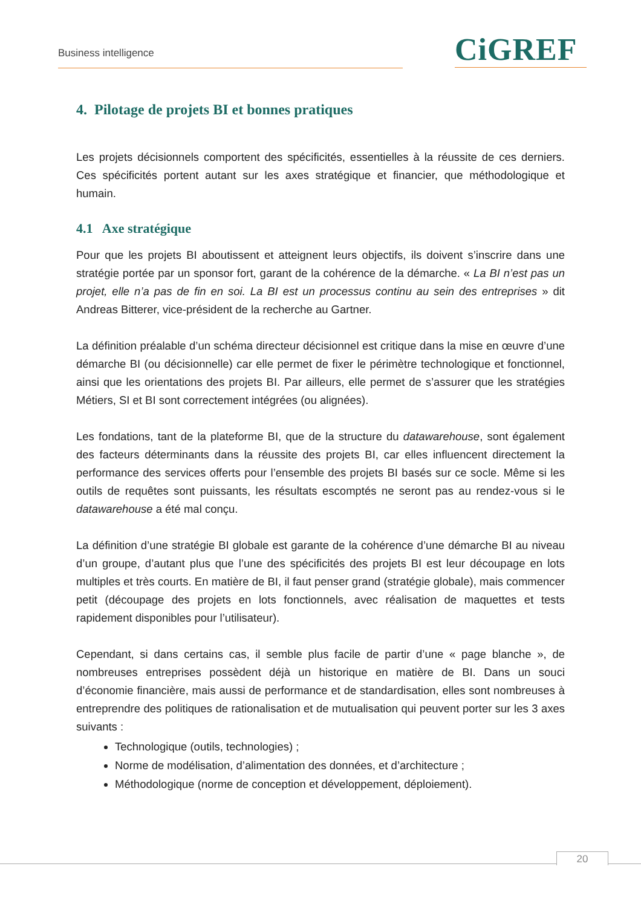Business intelligence CiGREF
4. Pilotage de projets BI et bonnes pratiques
Les projets décisionnels comportent des spécificités, essentielles à la réussite de ces derniers. Ces spécificités portent autant sur les axes stratégique et financier, que méthodologique et humain.
4.1 Axe stratégique
Pour que les projets BI aboutissent et atteignent leurs objectifs, ils doivent s’inscrire dans une stratégie portée par un sponsor fort, garant de la cohérence de la démarche. « La BI n’est pas un projet, elle n’a pas de fin en soi. La BI est un processus continu au sein des entreprises » dit Andreas Bitterer, vice-président de la recherche au Gartner.
La définition préalable d’un schéma directeur décisionnel est critique dans la mise en œuvre d’une démarche BI (ou décisionnelle) car elle permet de fixer le périmètre technologique et fonctionnel, ainsi que les orientations des projets BI. Par ailleurs, elle permet de s’assurer que les stratégies Métiers, SI et BI sont correctement intégrées (ou alignées).
Les fondations, tant de la plateforme BI, que de la structure du datawarehouse, sont également des facteurs déterminants dans la réussite des projets BI, car elles influencent directement la performance des services offerts pour l’ensemble des projets BI basés sur ce socle. Même si les outils de requêtes sont puissants, les résultats escomptés ne seront pas au rendez-vous si le datawarehouse a été mal conçu.
La définition d’une stratégie BI globale est garante de la cohérence d’une démarche BI au niveau d’un groupe, d’autant plus que l’une des spécificités des projets BI est leur découpage en lots multiples et très courts. En matière de BI, il faut penser grand (stratégie globale), mais commencer petit (découpage des projets en lots fonctionnels, avec réalisation de maquettes et tests rapidement disponibles pour l’utilisateur).
Cependant, si dans certains cas, il semble plus facile de partir d’une « page blanche », de nombreuses entreprises possèdent déjà un historique en matière de BI. Dans un souci d’économie financière, mais aussi de performance et de standardisation, elles sont nombreuses à entreprendre des politiques de rationalisation et de mutualisation qui peuvent porter sur les 3 axes suivants :
Technologique (outils, technologies) ;
Norme de modélisation, d’alimentation des données, et d’architecture ;
Méthodologique (norme de conception et développement, déploiement).
20